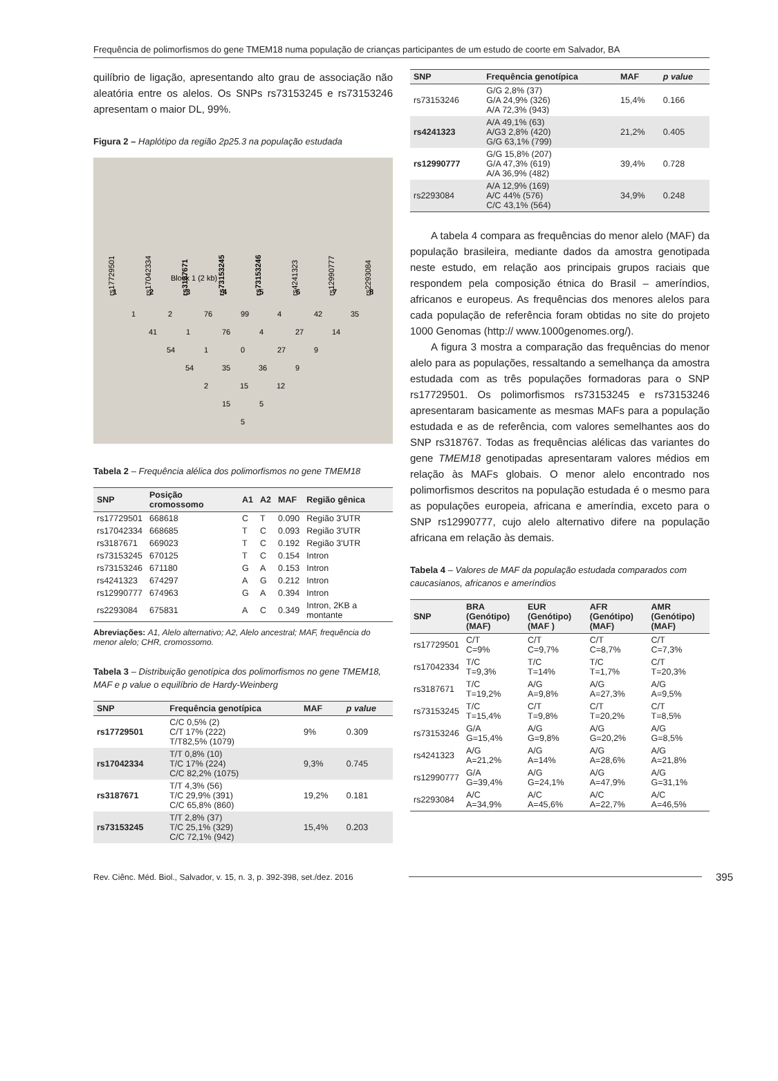Frequência de polimorfismos do gene TMEM18 numa população de crianças participantes de um estudo de coorte em Salvador, BA
quilíbrio de ligação, apresentando alto grau de associação não aleatória entre os alelos. Os SNPs rs73153245 e rs73153246 apresentam o maior DL, 99%.
Figura 2 – Haplótipo da região 2p25.3 na população estudada
rs17729501
rs17042334
rs3187671
rs73153245
rs73153246
rs4241323
rs12990777
rs2293084
Block 1 (2 kb)
1 2 3 4 5 6 7 8
1 2 76 99 4 42 35
41 1 76 4 27 14
54 1 0 27 9
54 35 36 9
2 15 12
15 5
5
Tabela 2 – Frequência alélica dos polimorfismos no gene TMEM18
| SNP | Posição cromossomo | A1 | A2 | MAF | Região gênica |
| --- | --- | --- | --- | --- | --- |
| rs17729501 | 668618 | C | T | 0.090 | Região 3'UTR |
| rs17042334 | 668685 | T | C | 0.093 | Região 3'UTR |
| rs3187671 | 669023 | T | C | 0.192 | Região 3'UTR |
| rs73153245 | 670125 | T | C | 0.154 | Intron |
| rs73153246 | 671180 | G | A | 0.153 | Intron |
| rs4241323 | 674297 | A | G | 0.212 | Intron |
| rs12990777 | 674963 | G | A | 0.394 | Intron |
| rs2293084 | 675831 | A | C | 0.349 | Intron, 2KB a montante |
Abreviações: A1, Alelo alternativo; A2, Alelo ancestral; MAF, frequência do menor alelo; CHR, cromossomo.
Tabela 3 – Distribuição genotípica dos polimorfismos no gene TMEM18, MAF e p value o equilíbrio de Hardy-Weinberg
| SNP | Frequência genotípica | MAF | p value |
| --- | --- | --- | --- |
| rs17729501 | C/C 0,5% (2) C/T 17% (222) T/T82,5% (1079) | 9% | 0.309 |
| rs17042334 | T/T 0,8% (10) T/C 17% (224) C/C 82,2% (1075) | 9,3% | 0.745 |
| rs3187671 | T/T 4,3% (56) T/C 29,9% (391) C/C 65,8% (860) | 19,2% | 0.181 |
| rs73153245 | T/T 2,8% (37) T/C 25,1% (329) C/C 72,1% (942) | 15,4% | 0.203 |
| SNP | Frequência genotípica | MAF | p value |
| --- | --- | --- | --- |
| rs73153246 | G/G 2,8% (37) G/A 24,9% (326) A/A 72,3% (943) | 15,4% | 0.166 |
| rs4241323 | A/A 49,1% (63) A/G3 2,8% (420) G/G 63,1% (799) | 21,2% | 0.405 |
| rs12990777 | G/G 15,8% (207) G/A 47,3% (619) A/A 36,9% (482) | 39,4% | 0.728 |
| rs2293084 | A/A 12,9% (169) A/C 44% (576) C/C 43,1% (564) | 34,9% | 0.248 |
A tabela 4 compara as frequências do menor alelo (MAF) da população brasileira, mediante dados da amostra genotipada neste estudo, em relação aos principais grupos raciais que respondem pela composição étnica do Brasil – ameríndios, africanos e europeus. As frequências dos menores alelos para cada população de referência foram obtidas no site do projeto 1000 Genomas (http:// www.1000genomes.org/).
A figura 3 mostra a comparação das frequências do menor alelo para as populações, ressaltando a semelhança da amostra estudada com as três populações formadoras para o SNP rs17729501. Os polimorfismos rs73153245 e rs73153246 apresentaram basicamente as mesmas MAFs para a população estudada e as de referência, com valores semelhantes aos do SNP rs318767. Todas as frequências alélicas das variantes do gene TMEM18 genotipadas apresentaram valores médios em relação às MAFs globais. O menor alelo encontrado nos polimorfismos descritos na população estudada é o mesmo para as populações europeia, africana e ameríndia, exceto para o SNP rs12990777, cujo alelo alternativo difere na população africana em relação às demais.
Tabela 4 – Valores de MAF da população estudada comparados com caucasianos, africanos e ameríndios
| SNP | BRA (Genótipo) (MAF) | EUR (Genótipo) (MAF ) | AFR (Genótipo) (MAF) | AMR (Genótipo) (MAF) |
| --- | --- | --- | --- | --- |
| rs17729501 | C/T C=9% | C/T C=9,7% | C/T C=8,7% | C/T C=7,3% |
| rs17042334 | T/C T=9,3% | T/C T=14% | T/C T=1,7% | C/T T=20,3% |
| rs3187671 | T/C T=19,2% | A/G A=9,8% | A/G A=27,3% | A/G A=9,5% |
| rs73153245 | T/C T=15,4% | C/T T=9,8% | C/T T=20,2% | C/T T=8,5% |
| rs73153246 | G/A G=15,4% | A/G G=9,8% | A/G G=20,2% | A/G G=8,5% |
| rs4241323 | A/G A=21,2% | A/G A=14% | A/G A=28,6% | A/G A=21,8% |
| rs12990777 | G/A G=39,4% | A/G G=24,1% | A/G A=47,9% | A/G G=31,1% |
| rs2293084 | A/C A=34,9% | A/C A=45,6% | A/C A=22,7% | A/C A=46,5% |
Rev. Ciênc. Méd. Biol., Salvador, v. 15, n. 3, p. 392-398, set./dez. 2016 395